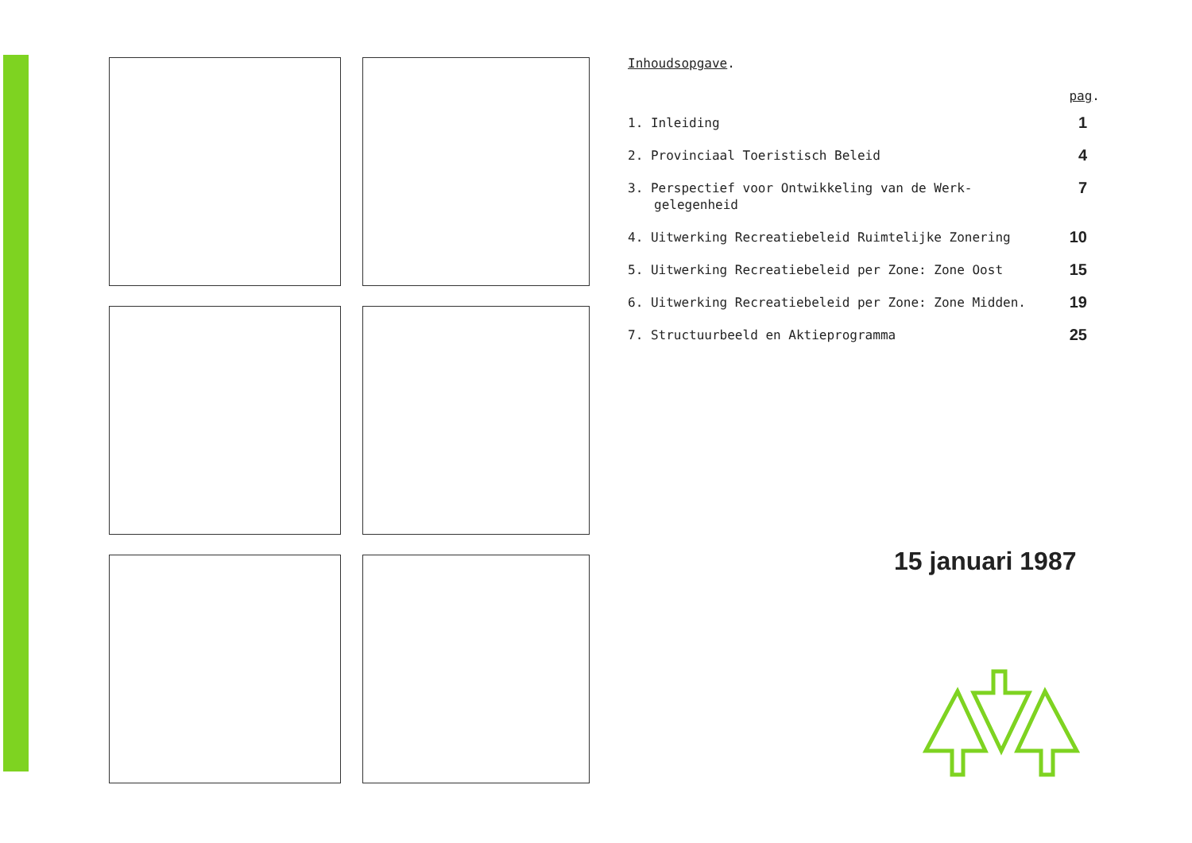Inhoudsopgave.
pag.
1. Inleiding
1
2. Provinciaal Toeristisch Beleid
4
3. Perspectief voor Ontwikkeling van de Werk-gelegenheid
7
4. Uitwerking Recreatiebeleid Ruimtelijke Zonering
10
5. Uitwerking Recreatiebeleid per Zone: Zone Oost
15
6. Uitwerking Recreatiebeleid per Zone: Zone Midden.
19
7. Structuurbeeld en Aktieprogramma
25
15 januari 1987